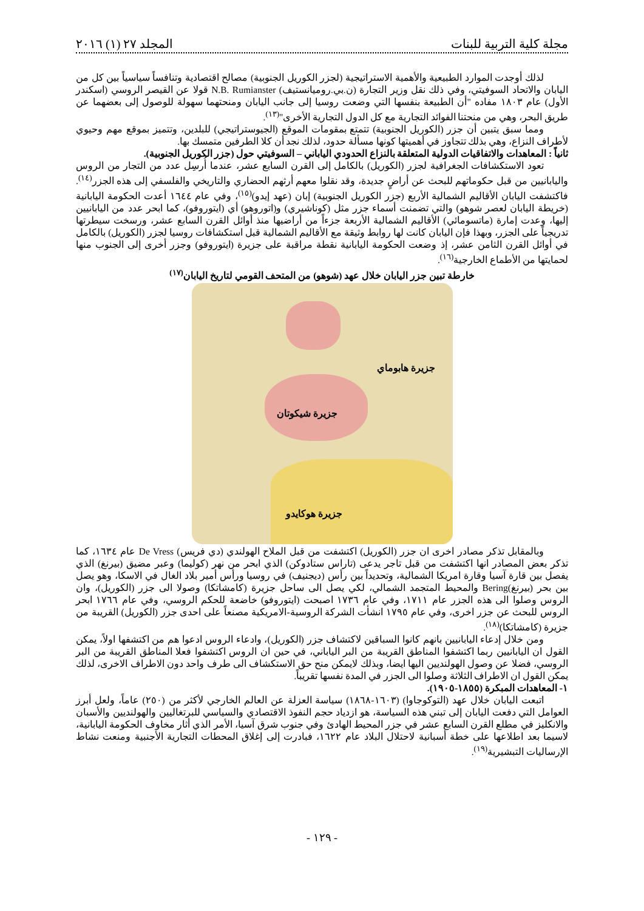مجلة كلية التربية للبنات المجلد ٢٧ (١) ٢٠١٦
لذلك أوجدت الموارد الطبيعية والأهمية الاستراتيجية (لجزر الكوريل الجنوبية) مصالح اقتصادية وتنافساً سياسياً بين كل من اليابان والاتحاد السوفيتي، وفي ذلك نقل وزير التجارة (ن.بي.روميانستيف) N.B. Rumianster قولا عن القيصر الروسي (اسكندر الأول) عام ١٨٠٣ مفاده "أن الطبيعة بنفسها التي وضعت روسيا إلى جانب اليابان ومنحتهما سهولة للوصول إلى بعضهما عن طريق البحر، وهي من منحتنا الفوائد التجارية مع كل الدول التجارية الأخرى"<sup>(١٣)</sup>.
ومما سبق يتبين أن جزر (الكوريل الجنوبية) تتمتع بمقومات الموقع (الجيوستراتيجي) للبلدين، وتتميز بموقع مهم وحيوي لأطراف النزاع، وهي بذلك تتجاوز في أهميتها كونها مسألة حدود، لذلك نجد أن كلا الطرفين متمسك بها.
ثانياً : المعاهدات والاتفاقيات الدولية المتعلقة بالنزاع الحدودي الياباني – السوفيتي حول (جزر الكوريل الجنوبية).
تعود الاستكشافات الجغرافية لجزر (الكوريل) بالكامل إلى القرن السابع عشر، عندما أُرسِل عدد من التجار من الروس واليابانيين من قبل حكوماتهم للبحث عن أراضٍ جديدة، وقد نقلوا معهم أرثهم الحضاري والتاريخي والفلسفي إلى هذه الجزر<sup>(١٤)</sup>. فاكتشفت اليابان الأقاليم الشمالية الأربع (جزر الكوريل الجنوبية) إبان (عهد إيدو)<sup>(١٥)</sup>، وفي عام ١٦٤٤ أعدت الحكومة اليابانية (خريطة اليابان لعصر شوهو) والتي تضمنت أسماء جزر مثل (كوناشيري) و(اتوروهو) أي (ايتوروفو)، كما ابحر عدد من اليابانيين إليها، وعدت إمارة (ماتسومائي) الأقاليم الشمالية الأربعة جزءاً من أراضيها منذ أوائل القرن السابع عشر، ورسخت سيطرتها تدريجياً على الجزر، وبهذا فإن اليابان كانت لها روابط وثيقة مع الأقاليم الشمالية قبل استكشافات روسيا لجزر (الكوريل) بالكامل في أوائل القرن الثامن عشر، إذ وضعت الحكومة اليابانية نقطة مراقبة على جزيرة (ايتوروفو) وجزر أخرى إلى الجنوب منها لحمايتها من الأطماع الخارجية<sup>(١٦)</sup>.
خارطة تبين جزر اليابان خلال عهد (شوهو) من المتحف القومي لتاريخ اليابان<sup>(١٧)</sup>
جزيرة هابوماي
جزيرة شيكوتان
جزيرة هوكايدو
وبالمقابل تذكر مصادر اخرى ان جزر (الكوريل) اكتشفت من قبل الملاح الهولندي (دي فريس) De Vress عام ١٦٣٤، كما تذكر بعض المصادر انها اكتشفت من قبل تاجر يدعى (تاراس ستادوكن) الذي ابحر من نهر (كوليما) وعبر مضيق (بيرنغ) الذي يفصل بين قارة آسيا وقارة امريكا الشمالية، وتحديداً بين رأس (ديجنيف) في روسيا ورأس أمير بلاد الغال في الاسكا، وهو يصل بين بحر (بيرنغ)Bering والمحيط المتجمد الشمالي، لكي يصل الى ساحل جزيرة (كامشاتكا) وصولا الى جزر (الكوريل)، وان الروس وصلوا الى هذه الجزر عام ١٧١١، وفي عام ١٧٣٦ اصبحت (ايتوروفو) خاضعة للحكم الروسي، وفي عام ١٧٦٦ ابحر الروس للبحث عن جزر اخرى، وفي عام ١٧٩٥ انشأت الشركة الروسية-الامريكية مصنعاً على احدى جزر (الكوريل) القريبة من جزيرة (كامشاتكا)<sup>(١٨)</sup>.
ومن خلال إدعاء اليابانيين بانهم كانوا السباقين لاكتشاف جزر (الكوريل)، وادعاء الروس ادعوا هم من اكتشفها اولاً، يمكن القول ان اليابانيين ربما اكتشفوا المناطق القريبة من البر الياباني، في حين ان الروس اكتشفوا فعلا المناطق القريبة من البر الروسي، فضلا عن وصول الهولنديين اليها ايضا، وبذلك لايمكن منح حق الاستكشاف الى طرف واحد دون الاطراف الاخرى، لذلك يمكن القول ان الاطراف الثلاثة وصلوا الى الجزر في المدة نفسها تقريباً.
١- المعاهدات المبكرة (١٨٥٥-١٩٠٥).
اتبعت اليابان خلال عهد (التوكوجاوا) (١٦٠٣-١٨٦٨) سياسة العزلة عن العالم الخارجي لأكثر من (٢٥٠) عاماً، ولعل أبرز العوامل التي دفعت اليابان إلى تبني هذه السياسة، هو ازدياد حجم النفوذ الاقتصادي والسياسي للبرتغاليين والهولنديين والأسبان والانكليز في مطلع القرن السابع عشر في جزر المحيط الهادئ وفي جنوب شرق آسيا، الأمر الذي أثار مخاوف الحكومة اليابانية، لاسيما بعد اطلاعها على خطة أسبانية لاحتلال البلاد عام ١٦٢٢، فبادرت إلى إغلاق المحطات التجارية الأجنبية ومنعت نشاط الإرساليات التبشيرية<sup>(١٩)</sup>.
- ١٢٩ -